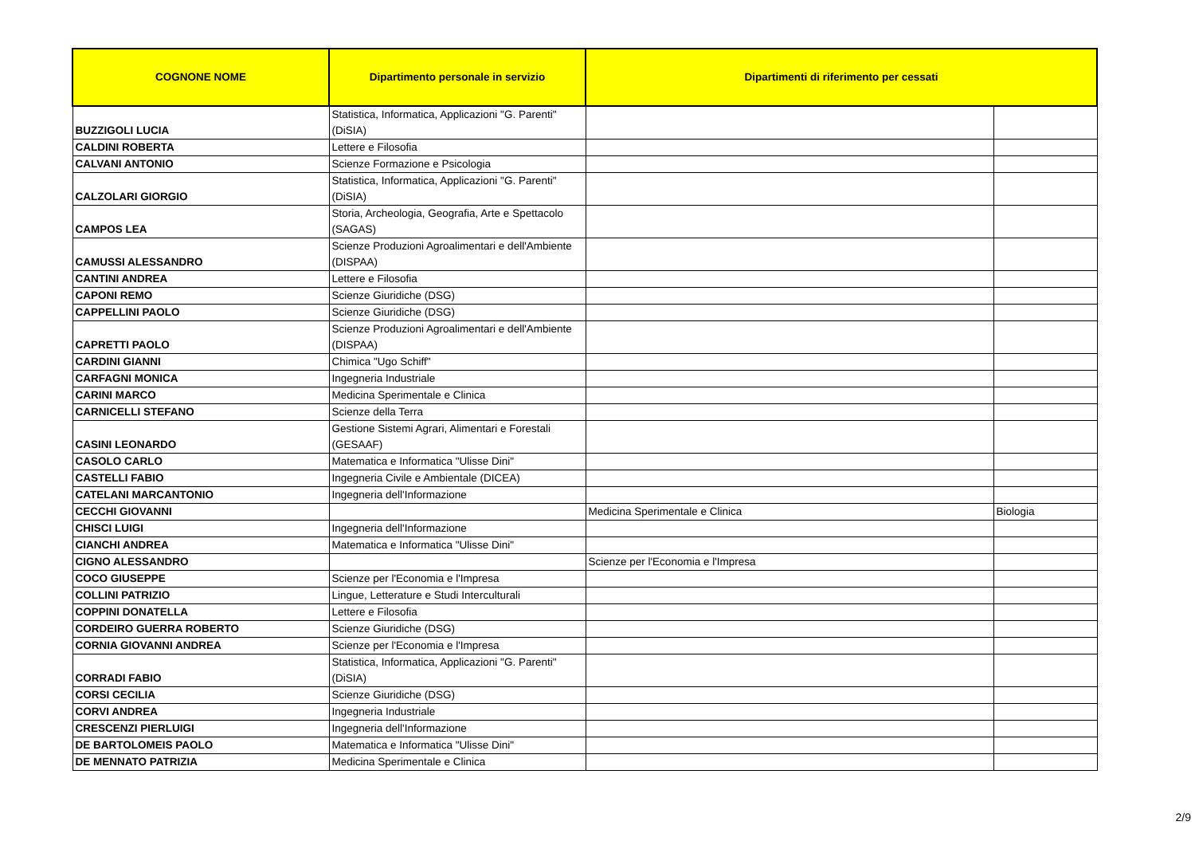| COGNONE NOME | Dipartimento personale in servizio | Dipartimenti di riferimento per cessati | |
| --- | --- | --- | --- |
| BUZZIGOLI LUCIA | Statistica, Informatica, Applicazioni "G. Parenti" (DiSIA) | | |
| CALDINI ROBERTA | Lettere e Filosofia | | |
| CALVANI ANTONIO | Scienze Formazione e Psicologia | | |
| CALZOLARI GIORGIO | Statistica, Informatica, Applicazioni "G. Parenti" (DiSIA) | | |
| CAMPOS LEA | Storia, Archeologia, Geografia, Arte e Spettacolo (SAGAS) | | |
| CAMUSSI ALESSANDRO | Scienze Produzioni Agroalimentari e dell'Ambiente (DISPAA) | | |
| CANTINI ANDREA | Lettere e Filosofia | | |
| CAPONI REMO | Scienze Giuridiche (DSG) | | |
| CAPPELLINI PAOLO | Scienze Giuridiche (DSG) | | |
| CAPRETTI PAOLO | Scienze Produzioni Agroalimentari e dell'Ambiente (DISPAA) | | |
| CARDINI GIANNI | Chimica "Ugo Schiff" | | |
| CARFAGNI MONICA | Ingegneria Industriale | | |
| CARINI MARCO | Medicina Sperimentale e Clinica | | |
| CARNICELLI STEFANO | Scienze della Terra | | |
| CASINI LEONARDO | Gestione Sistemi Agrari, Alimentari e Forestali (GESAAF) | | |
| CASOLO CARLO | Matematica e Informatica "Ulisse Dini" | | |
| CASTELLI FABIO | Ingegneria Civile e Ambientale (DICEA) | | |
| CATELANI MARCANTONIO | Ingegneria dell'Informazione | | |
| CECCHI GIOVANNI | | Medicina Sperimentale e Clinica | Biologia |
| CHISCI LUIGI | Ingegneria dell'Informazione | | |
| CIANCHI ANDREA | Matematica e Informatica "Ulisse Dini" | | |
| CIGNO ALESSANDRO | | Scienze per l'Economia e l'Impresa | |
| COCO GIUSEPPE | Scienze per l'Economia e l'Impresa | | |
| COLLINI PATRIZIO | Lingue, Letterature e Studi Interculturali | | |
| COPPINI DONATELLA | Lettere e Filosofia | | |
| CORDEIRO GUERRA ROBERTO | Scienze Giuridiche (DSG) | | |
| CORNIA GIOVANNI ANDREA | Scienze per l'Economia e l'Impresa | | |
| CORRADI FABIO | Statistica, Informatica, Applicazioni "G. Parenti" (DiSIA) | | |
| CORSI CECILIA | Scienze Giuridiche (DSG) | | |
| CORVI ANDREA | Ingegneria Industriale | | |
| CRESCENZI PIERLUIGI | Ingegneria dell'Informazione | | |
| DE BARTOLOMEIS PAOLO | Matematica e Informatica "Ulisse Dini" | | |
| DE MENNATO PATRIZIA | Medicina Sperimentale e Clinica | | |
2/9